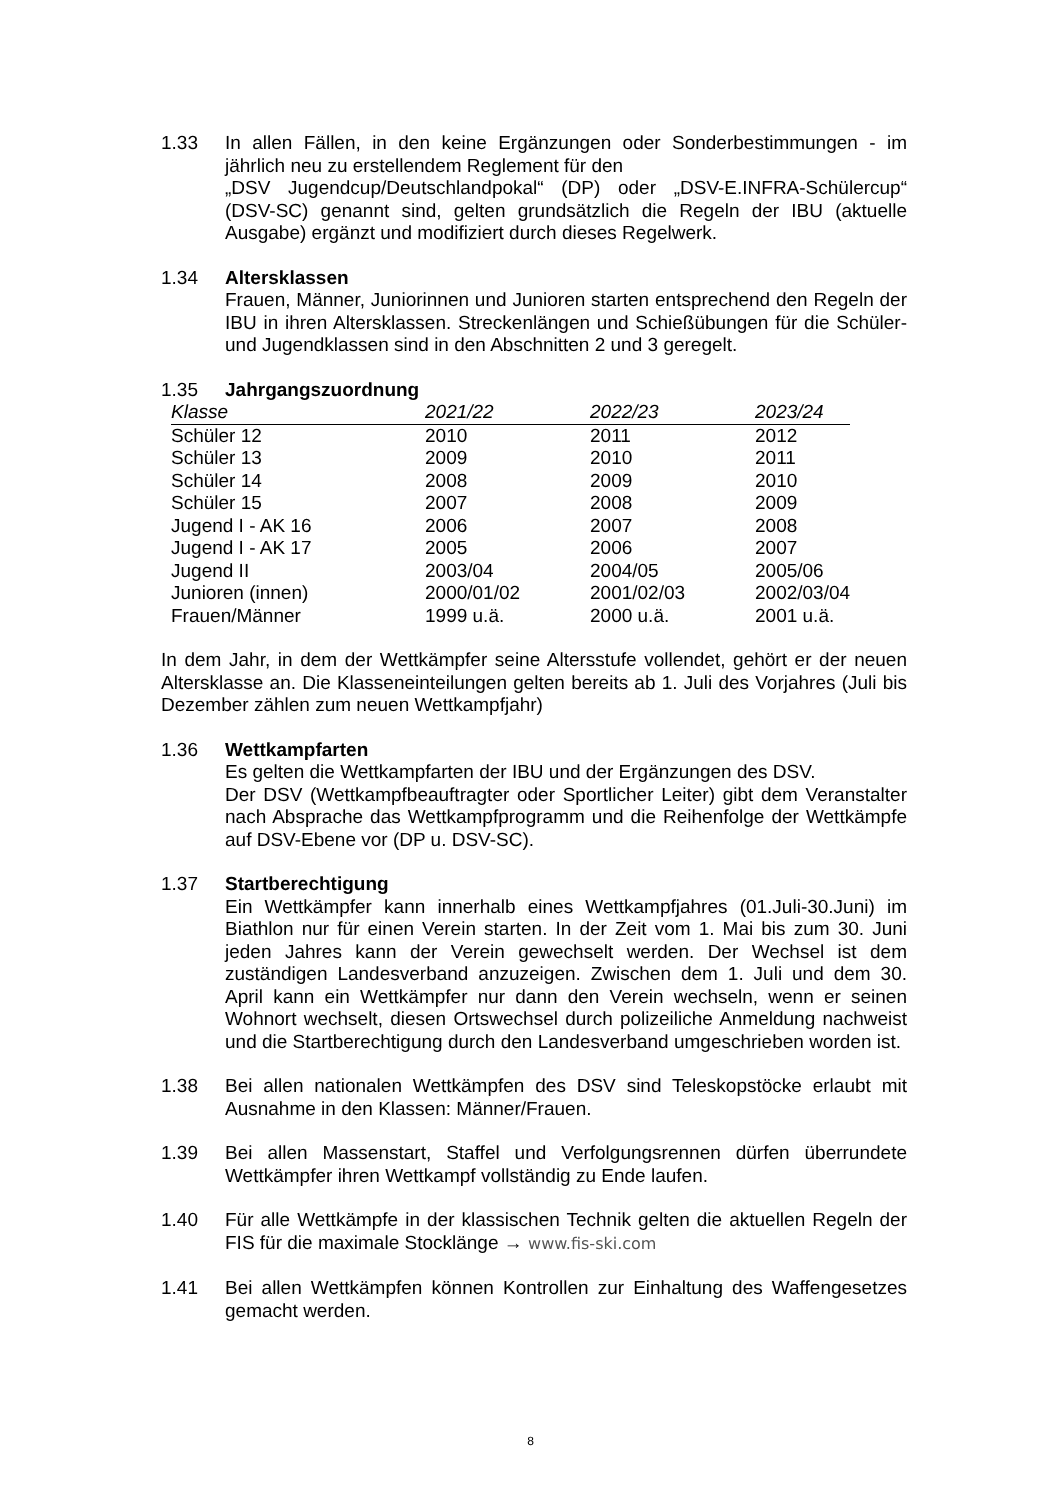1.33 In allen Fällen, in den keine Ergänzungen oder Sonderbestimmungen - im jährlich neu zu erstellendem Reglement für den
„DSV Jugendcup/Deutschlandpokal“ (DP) oder „DSV-E.INFRA-Schülercup“ (DSV-SC) genannt sind, gelten grundsätzlich die Regeln der IBU (aktuelle Ausgabe) ergänzt und modifiziert durch dieses Regelwerk.
1.34 Altersklassen
Frauen, Männer, Juniorinnen und Junioren starten entsprechend den Regeln der IBU in ihren Altersklassen. Streckenlängen und Schießübungen für die Schüler- und Jugendklassen sind in den Abschnitten 2 und 3 geregelt.
1.35 Jahrgangszuordnung
| Klasse | 2021/22 | 2022/23 | 2023/24 |
| --- | --- | --- | --- |
| Schüler 12 | 2010 | 2011 | 2012 |
| Schüler 13 | 2009 | 2010 | 2011 |
| Schüler 14 | 2008 | 2009 | 2010 |
| Schüler 15 | 2007 | 2008 | 2009 |
| Jugend I - AK 16 | 2006 | 2007 | 2008 |
| Jugend I - AK 17 | 2005 | 2006 | 2007 |
| Jugend II | 2003/04 | 2004/05 | 2005/06 |
| Junioren (innen) | 2000/01/02 | 2001/02/03 | 2002/03/04 |
| Frauen/Männer | 1999 u.ä. | 2000 u.ä. | 2001 u.ä. |
In dem Jahr, in dem der Wettkämpfer seine Altersstufe vollendet, gehört er der neuen Altersklasse an. Die Klasseneinteilungen gelten bereits ab 1. Juli des Vorjahres (Juli bis Dezember zählen zum neuen Wettkampfjahr)
1.36 Wettkampfarten
Es gelten die Wettkampfarten der IBU und der Ergänzungen des DSV.
Der DSV (Wettkampfbeauftragter oder Sportlicher Leiter) gibt dem Veranstalter nach Absprache das Wettkampfprogramm und die Reihenfolge der Wettkämpfe auf DSV-Ebene vor (DP u. DSV-SC).
1.37 Startberechtigung
Ein Wettkämpfer kann innerhalb eines Wettkampfjahres (01.Juli-30.Juni) im Biathlon nur für einen Verein starten. In der Zeit vom 1. Mai bis zum 30. Juni jeden Jahres kann der Verein gewechselt werden. Der Wechsel ist dem zuständigen Landesverband anzuzeigen. Zwischen dem 1. Juli und dem 30. April kann ein Wettkämpfer nur dann den Verein wechseln, wenn er seinen Wohnort wechselt, diesen Ortswechsel durch polizeiliche Anmeldung nachweist und die Startberechtigung durch den Landesverband umgeschrieben worden ist.
1.38 Bei allen nationalen Wettkämpfen des DSV sind Teleskopstöcke erlaubt mit Ausnahme in den Klassen: Männer/Frauen.
1.39 Bei allen Massenstart, Staffel und Verfolgungsrennen dürfen überrundete Wettkämpfer ihren Wettkampf vollständig zu Ende laufen.
1.40 Für alle Wettkämpfe in der klassischen Technik gelten die aktuellen Regeln der FIS für die maximale Stocklänge → www.fis-ski.com
1.41 Bei allen Wettkämpfen können Kontrollen zur Einhaltung des Waffengesetzes gemacht werden.
8